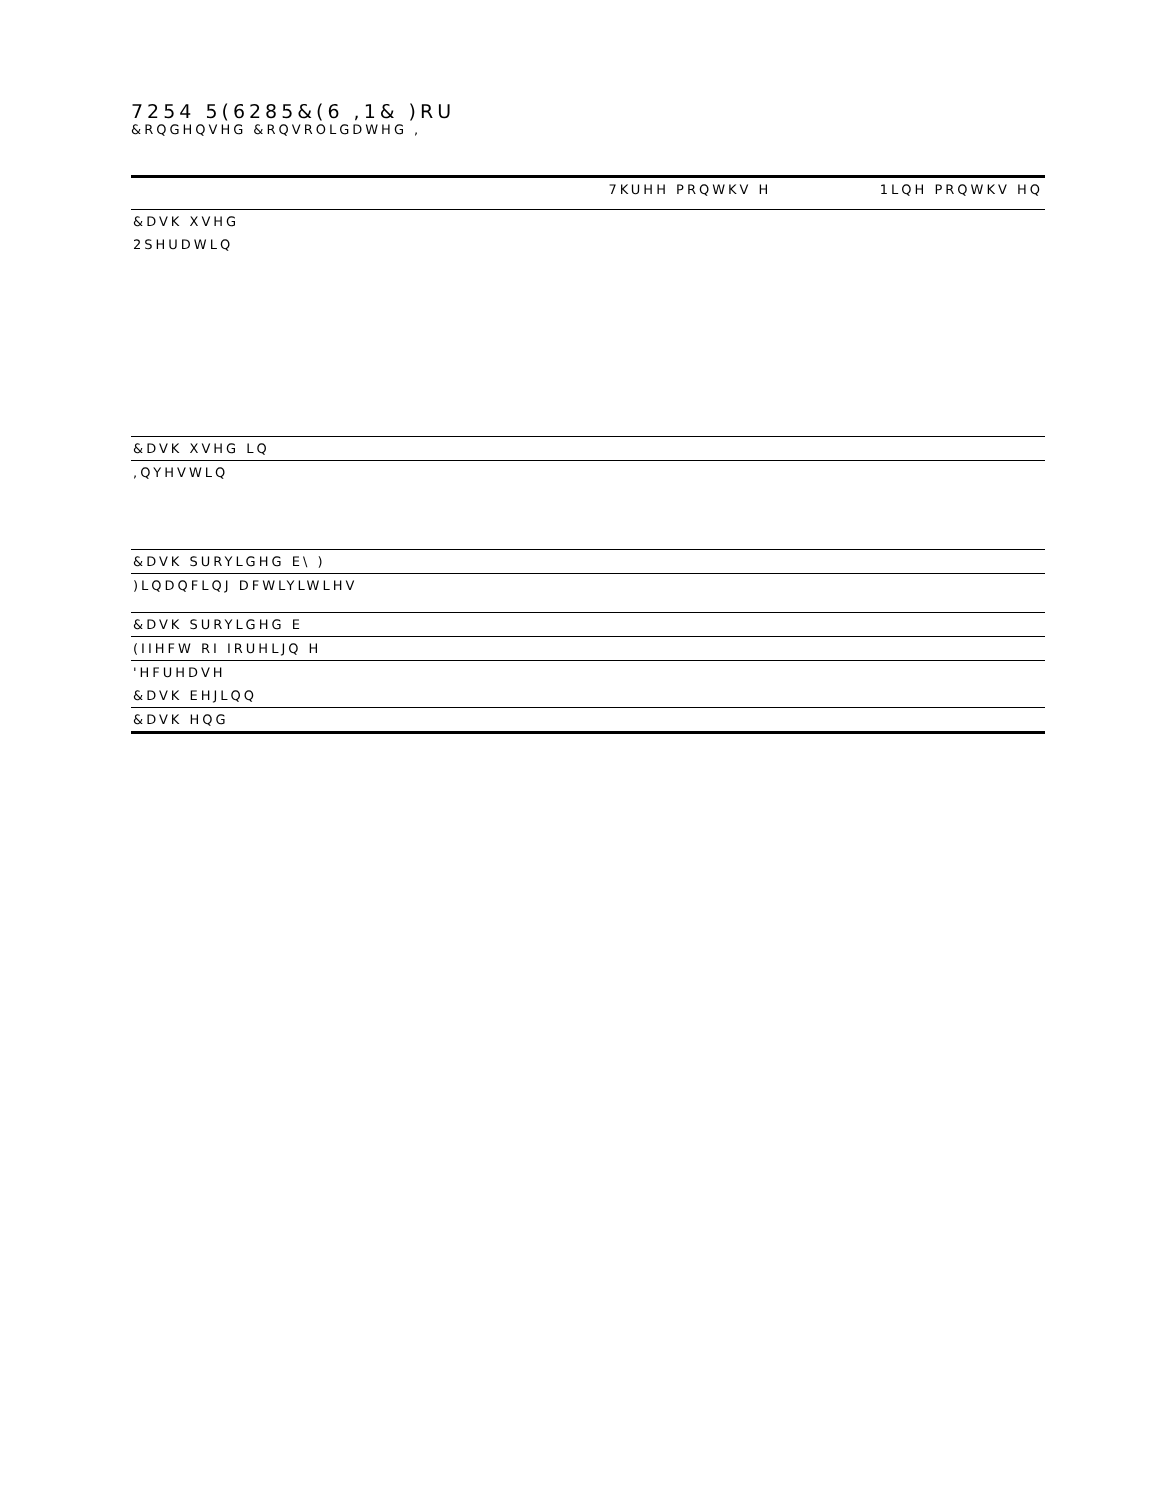7254 5(6285&(6 ,1& )RU
&RQGHQVHG &RQVROLGDWHG ,
| | 7KUHH PRQWKV H | | 1LQH PRQWKV HQ | |
| --- | --- | --- | --- | --- |
| &DVK XVHG | | | | |
| 2SHUDWLQ | | | | |
| &DVK XVHG LQ | | | | |
| ,QYHVWLQ | | | | |
| &DVK SURYLGHG E\ ) | | | | |
| )LQDQFLQJ DFWLYLWLHV | | | | |
| &DVK SURYLGHG E | | | | |
| (IIHFW RI IRUHLJQ H | | | | |
| 'HFUHDVH | | | | |
| &DVK EHJLQQ | | | | |
| &DVK HQG | | | | |